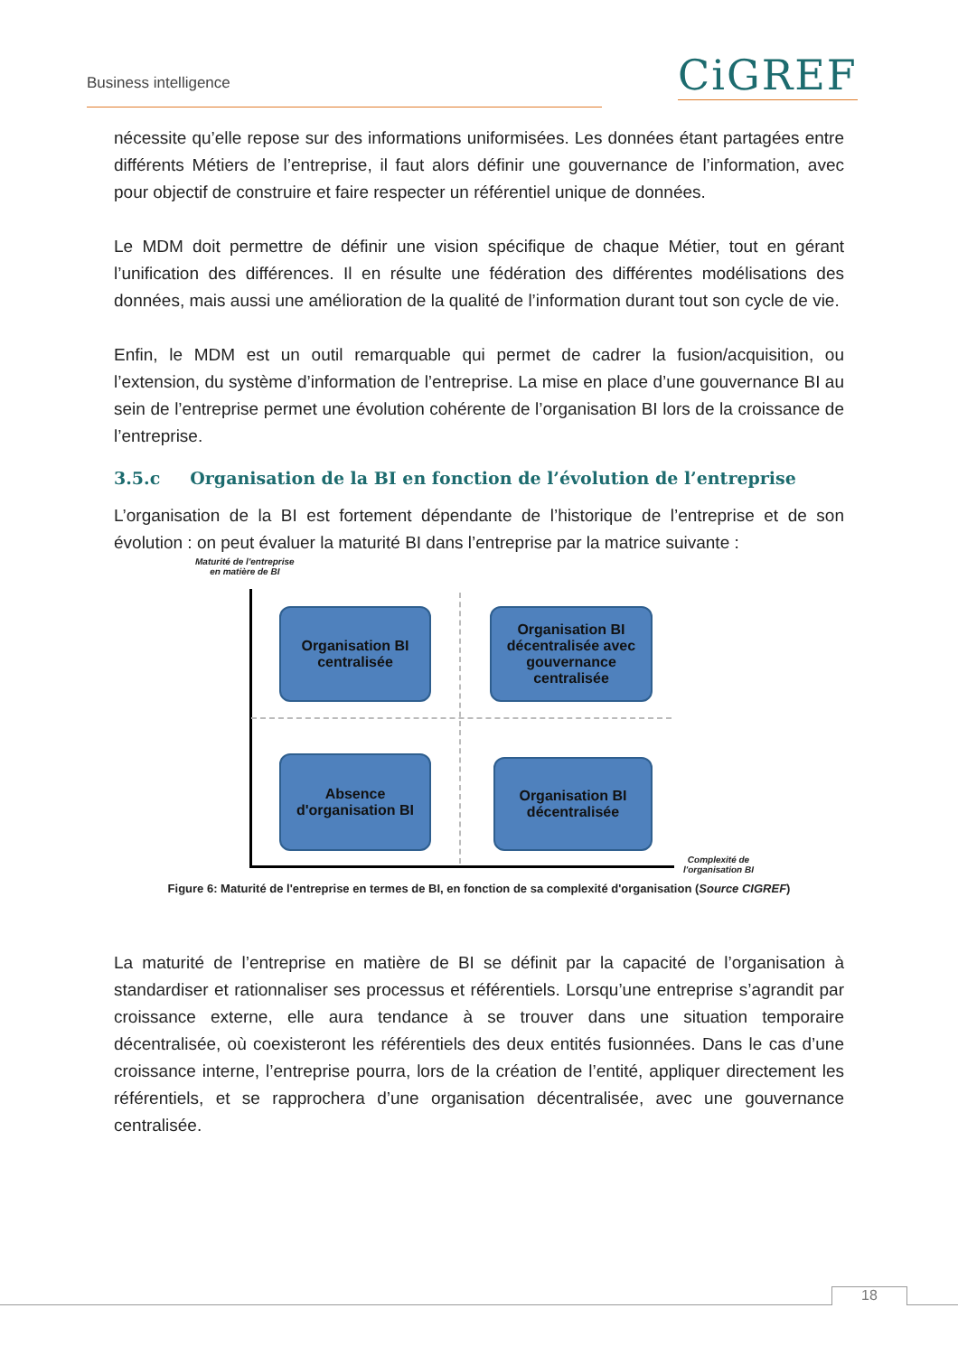Business intelligence CiGREF
nécessite qu’elle repose sur des informations uniformisées. Les données étant partagées entre différents Métiers de l’entreprise, il faut alors définir une gouvernance de l’information, avec pour objectif de construire et faire respecter un référentiel unique de données.
Le MDM doit permettre de définir une vision spécifique de chaque Métier, tout en gérant l’unification des différences. Il en résulte une fédération des différentes modélisations des données, mais aussi une amélioration de la qualité de l’information durant tout son cycle de vie.
Enfin, le MDM est un outil remarquable qui permet de cadrer la fusion/acquisition, ou l’extension, du système d’information de l’entreprise. La mise en place d’une gouvernance BI au sein de l’entreprise permet une évolution cohérente de l’organisation BI lors de la croissance de l’entreprise.
3.5.c Organisation de la BI en fonction de l’évolution de l’entreprise
L’organisation de la BI est fortement dépendante de l’historique de l’entreprise et de son évolution : on peut évaluer la maturité BI dans l’entreprise par la matrice suivante :
Maturité de l'entreprise
en matière de BI
Organisation BI
centralisée
Organisation BI
décentralisée avec
gouvernance
centralisée
Absence
d'organisation BI
Organisation BI
décentralisée
Complexité de
l'organisation BI
Figure 6: Maturité de l'entreprise en termes de BI, en fonction de sa complexité d'organisation (Source CIGREF)
La maturité de l’entreprise en matière de BI se définit par la capacité de l’organisation à standardiser et rationnaliser ses processus et référentiels. Lorsqu’une entreprise s’agrandit par croissance externe, elle aura tendance à se trouver dans une situation temporaire décentralisée, où coexisteront les référentiels des deux entités fusionnées. Dans le cas d’une croissance interne, l’entreprise pourra, lors de la création de l’entité, appliquer directement les référentiels, et se rapprochera d’une organisation décentralisée, avec une gouvernance centralisée.
18